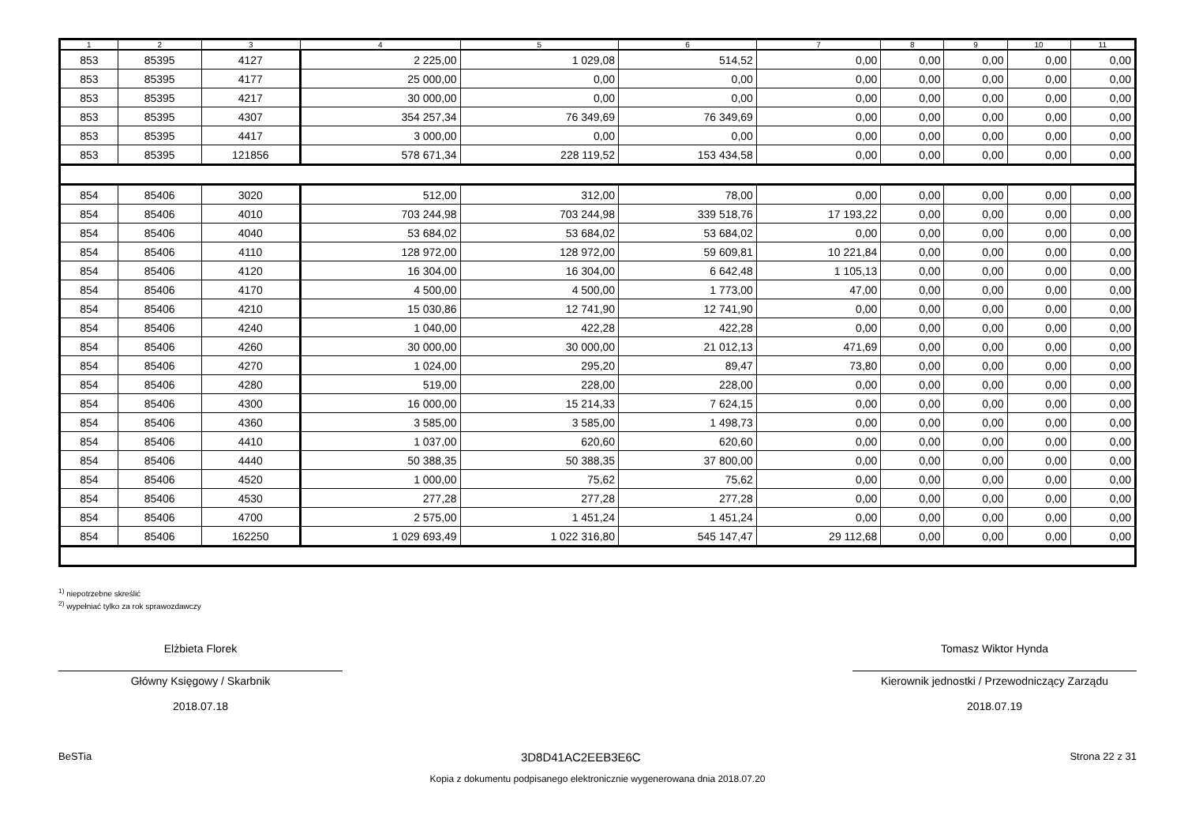| 1 | 2 | 3 | 4 | 5 | 6 | 7 | 8 | 9 | 10 | 11 |
| --- | --- | --- | --- | --- | --- | --- | --- | --- | --- | --- |
| 853 | 85395 | 4127 | 2 225,00 | 1 029,08 | 514,52 | 0,00 | 0,00 | 0,00 | 0,00 | 0,00 |
| 853 | 85395 | 4177 | 25 000,00 | 0,00 | 0,00 | 0,00 | 0,00 | 0,00 | 0,00 | 0,00 |
| 853 | 85395 | 4217 | 30 000,00 | 0,00 | 0,00 | 0,00 | 0,00 | 0,00 | 0,00 | 0,00 |
| 853 | 85395 | 4307 | 354 257,34 | 76 349,69 | 76 349,69 | 0,00 | 0,00 | 0,00 | 0,00 | 0,00 |
| 853 | 85395 | 4417 | 3 000,00 | 0,00 | 0,00 | 0,00 | 0,00 | 0,00 | 0,00 | 0,00 |
| 853 | 85395 | 121856 | 578 671,34 | 228 119,52 | 153 434,58 | 0,00 | 0,00 | 0,00 | 0,00 | 0,00 |
| 854 | 85406 | 3020 | 512,00 | 312,00 | 78,00 | 0,00 | 0,00 | 0,00 | 0,00 | 0,00 |
| 854 | 85406 | 4010 | 703 244,98 | 703 244,98 | 339 518,76 | 17 193,22 | 0,00 | 0,00 | 0,00 | 0,00 |
| 854 | 85406 | 4040 | 53 684,02 | 53 684,02 | 53 684,02 | 0,00 | 0,00 | 0,00 | 0,00 | 0,00 |
| 854 | 85406 | 4110 | 128 972,00 | 128 972,00 | 59 609,81 | 10 221,84 | 0,00 | 0,00 | 0,00 | 0,00 |
| 854 | 85406 | 4120 | 16 304,00 | 16 304,00 | 6 642,48 | 1 105,13 | 0,00 | 0,00 | 0,00 | 0,00 |
| 854 | 85406 | 4170 | 4 500,00 | 4 500,00 | 1 773,00 | 47,00 | 0,00 | 0,00 | 0,00 | 0,00 |
| 854 | 85406 | 4210 | 15 030,86 | 12 741,90 | 12 741,90 | 0,00 | 0,00 | 0,00 | 0,00 | 0,00 |
| 854 | 85406 | 4240 | 1 040,00 | 422,28 | 422,28 | 0,00 | 0,00 | 0,00 | 0,00 | 0,00 |
| 854 | 85406 | 4260 | 30 000,00 | 30 000,00 | 21 012,13 | 471,69 | 0,00 | 0,00 | 0,00 | 0,00 |
| 854 | 85406 | 4270 | 1 024,00 | 295,20 | 89,47 | 73,80 | 0,00 | 0,00 | 0,00 | 0,00 |
| 854 | 85406 | 4280 | 519,00 | 228,00 | 228,00 | 0,00 | 0,00 | 0,00 | 0,00 | 0,00 |
| 854 | 85406 | 4300 | 16 000,00 | 15 214,33 | 7 624,15 | 0,00 | 0,00 | 0,00 | 0,00 | 0,00 |
| 854 | 85406 | 4360 | 3 585,00 | 3 585,00 | 1 498,73 | 0,00 | 0,00 | 0,00 | 0,00 | 0,00 |
| 854 | 85406 | 4410 | 1 037,00 | 620,60 | 620,60 | 0,00 | 0,00 | 0,00 | 0,00 | 0,00 |
| 854 | 85406 | 4440 | 50 388,35 | 50 388,35 | 37 800,00 | 0,00 | 0,00 | 0,00 | 0,00 | 0,00 |
| 854 | 85406 | 4520 | 1 000,00 | 75,62 | 75,62 | 0,00 | 0,00 | 0,00 | 0,00 | 0,00 |
| 854 | 85406 | 4530 | 277,28 | 277,28 | 277,28 | 0,00 | 0,00 | 0,00 | 0,00 | 0,00 |
| 854 | 85406 | 4700 | 2 575,00 | 1 451,24 | 1 451,24 | 0,00 | 0,00 | 0,00 | 0,00 | 0,00 |
| 854 | 85406 | 162250 | 1 029 693,49 | 1 022 316,80 | 545 147,47 | 29 112,68 | 0,00 | 0,00 | 0,00 | 0,00 |
<sup>1)</sup> niepotrzebne skreślić
<sup>2)</sup> wypełniać tylko za rok sprawozdawczy
Elżbieta Florek
Główny Księgowy / Skarbnik
2018.07.18
Tomasz Wiktor Hynda
Kierownik jednostki / Przewodniczący Zarządu
2018.07.19
BeSTia 3D8D41AC2EEB3E6C Strona 22 z 31
Kopia z dokumentu podpisanego elektronicznie wygenerowana dnia 2018.07.20